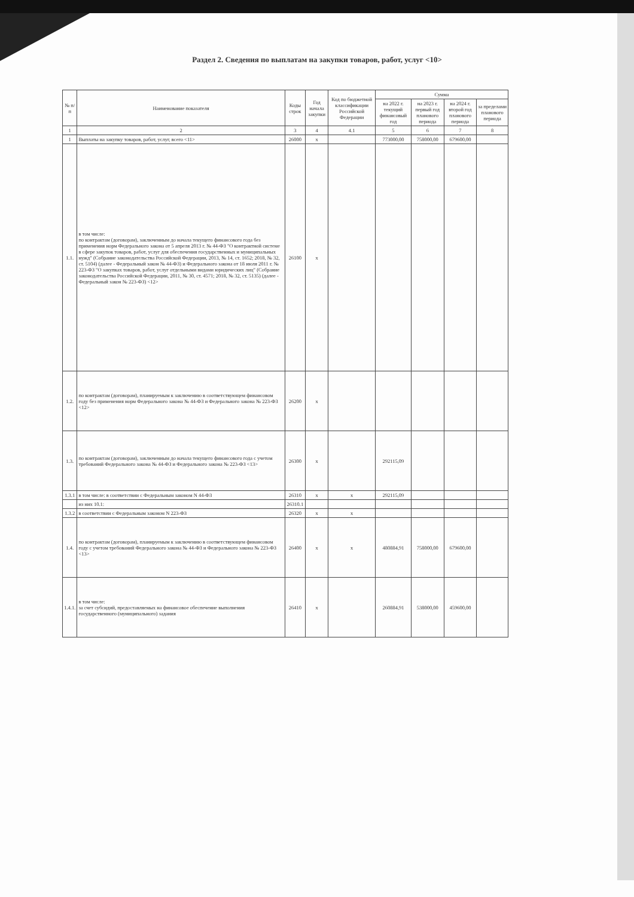Раздел 2. Сведения по выплатам на закупки товаров, работ, услуг <10>
| № п/п | Наименование показателя | Коды строк | Год начала закупки | Код по бюджетной классификации Российской Федерации | Сумма | | | |
| --- | --- | --- | --- | --- | --- | --- | --- | --- |
| | | | | | на 2022 г. текущий финансовый год | на 2023 г. первый год планового периода | на 2024 г. второй год планового периода | за пределами планового периода |
| 1 | 2 | 3 | 4 | 4.1 | 5 | 6 | 7 | 8 |
| 1 | Выплаты на закупку товаров, работ, услуг, всего <11> | 26000 | х | | 773000,00 | 758000,00 | 679600,00 | |
| 1.1. | в том числе: по контрактам (договорам), заключенным до начала текущего финансового года без применения норм Федерального закона от 5 апреля 2013 г. № 44-ФЗ "О контрактной системе в сфере закупок товаров, работ, услуг для обеспечения государственных и муниципальных нужд" (Собрание законодательства Российской Федерации, 2013, № 14, ст. 1652; 2018, № 32, ст. 5104) (далее - Федеральный закон № 44-ФЗ) и Федерального закона от 18 июля 2011 г. № 223-ФЗ "О закупках товаров, работ, услуг отдельными видами юридических лиц" (Собрание законодательства Российской Федерации, 2011, № 30, ст. 4571; 2018, № 32, ст. 5135) (далее - Федеральный закон № 223-ФЗ) <12> | 26100 | х | | | | | |
| 1.2. | по контрактам (договорам), планируемым к заключению в соответствующем финансовом году без применения норм Федерального закона № 44-ФЗ и Федерального закона № 223-ФЗ <12> | 26200 | х | | | | | |
| 1.3. | по контрактам (договорам), заключенным до начала текущего финансового года с учетом требований Федерального закона № 44-ФЗ и Федерального закона № 223-ФЗ <13> | 26300 | х | | 292115,09 | | | |
| 1.3.1 | в том числе: в соответствии с Федеральным законом N 44-ФЗ | 26310 | х | х | 292115,09 | | | |
| | из них 10.1: | 26310.1 | | | | | | |
| 1.3.2 | в соответствии с Федеральным законом N 223-ФЗ | 26320 | х | х | | | | |
| 1.4. | по контрактам (договорам), планируемым к заключению в соответствующем финансовом году с учетом требований Федерального закона № 44-ФЗ и Федерального закона № 223-ФЗ <13> | 26400 | х | х | 480884,91 | 758000,00 | 679600,00 | |
| 1.4.1. | в том числе: за счет субсидий, предоставляемых на финансовое обеспечение выполнения государственного (муниципального) задания | 26410 | х | | 260884,91 | 538000,00 | 459600,00 | |